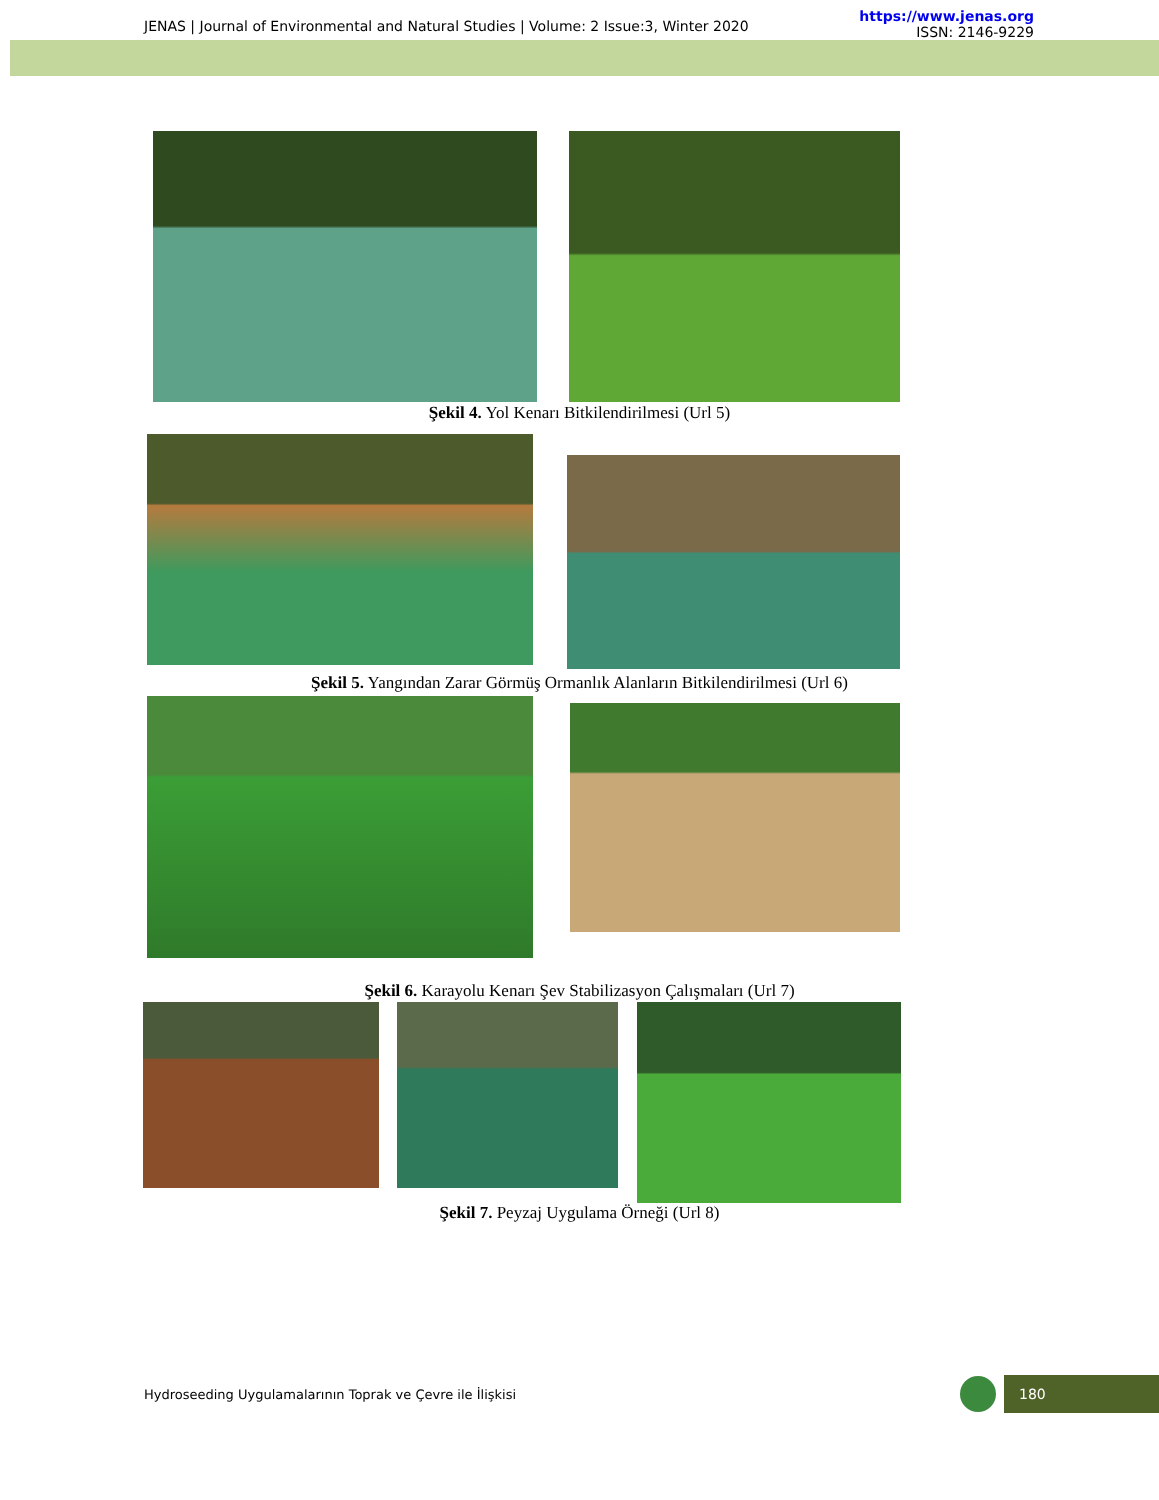JENAS | Journal of Environmental and Natural Studies | Volume: 2 Issue:3, Winter 2020
https://www.jenas.org
ISSN: 2146-9229
Şekil 4. Yol Kenarı Bitkilendirilmesi (Url 5)
Şekil 5. Yangından Zarar Görmüş Ormanlık Alanların Bitkilendirilmesi (Url 6)
Şekil 6. Karayolu Kenarı Şev Stabilizasyon Çalışmaları (Url 7)
Şekil 7. Peyzaj Uygulama Örneği (Url 8)
Hydroseeding Uygulamalarının Toprak ve Çevre ile İlişkisi
180